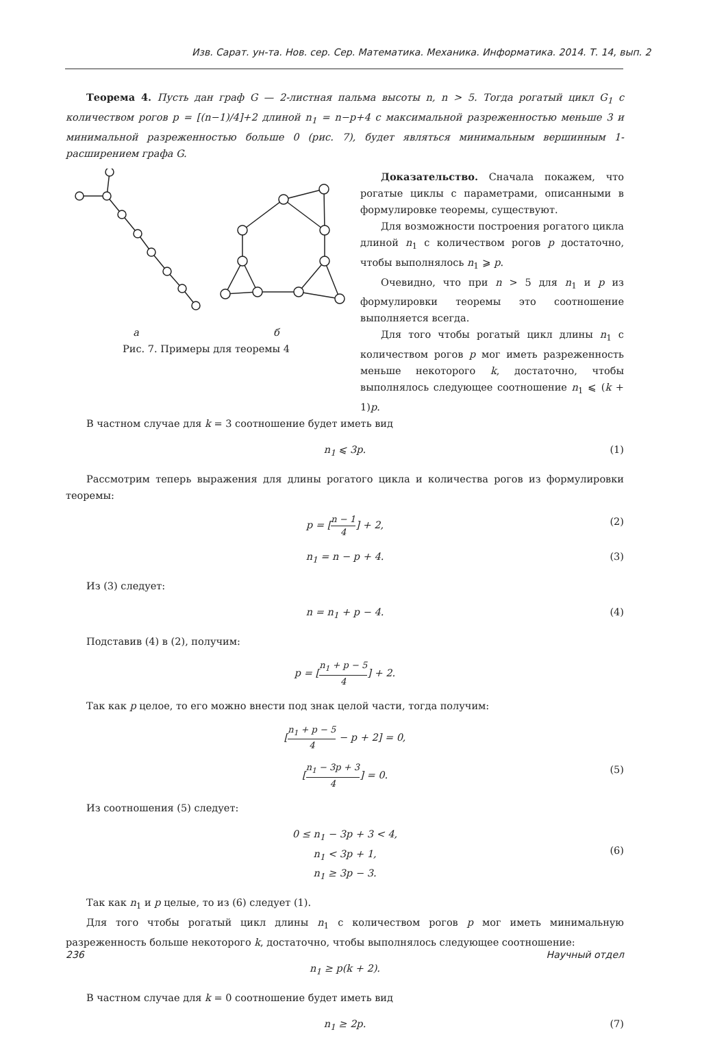Изв. Сарат. ун-та. Нов. сер. Сер. Математика. Механика. Информатика. 2014. Т. 14, вып. 2
Теорема 4. Пусть дан граф G — 2-листная пальма высоты n, n > 5. Тогда рогатый цикл G<sub>1</sub> с количеством рогов p = [(n−1)/4]+2 длиной n<sub>1</sub> = n−p+4 с максимальной разреженностью меньше 3 и минимальной разреженностью больше 0 (рис. 7), будет являться минимальным вершинным 1-расширением графа G.
а б
Рис. 7. Примеры для теоремы 4
Доказательство. Сначала покажем, что рогатые циклы с параметрами, описанными в формулировке теоремы, существуют.
Для возможности построения рогатого цикла длиной n<sub>1</sub> с количеством рогов p достаточно, чтобы выполнялось n<sub>1</sub> ⩾ p.
Очевидно, что при n > 5 для n<sub>1</sub> и p из формулировки теоремы это соотношение выполняется всегда.
Для того чтобы рогатый цикл длины n<sub>1</sub> с количеством рогов p мог иметь разреженность меньше некоторого k, достаточно, чтобы выполнялось следующее соотношение n<sub>1</sub> ⩽ (k + 1)p.
В частном случае для k = 3 соотношение будет иметь вид
n<sub>1</sub> ⩽ 3p. (1)
Рассмотрим теперь выражения для длины рогатого цикла и количества рогов из формулировки теоремы:
p = [n − 1 4] + 2, (2)
n<sub>1</sub> = n − p + 4. (3)
Из (3) следует:
n = n<sub>1</sub> + p − 4. (4)
Подставив (4) в (2), получим:
p = [n<sub>1</sub> + p − 5 4] + 2.
Так как p целое, то его можно внести под знак целой части, тогда получим:
[n<sub>1</sub> + p − 5 4 − p + 2] = 0,
[n<sub>1</sub> − 3p + 3 4] = 0. (5)
Из соотношения (5) следует:
0 ≤ n<sub>1</sub> − 3p + 3 < 4,
n<sub>1</sub> < 3p + 1,
n<sub>1</sub> ≥ 3p − 3.
(6)
Так как n<sub>1</sub> и p целые, то из (6) следует (1).
Для того чтобы рогатый цикл длины n<sub>1</sub> с количеством рогов p мог иметь минимальную разреженность больше некоторого k, достаточно, чтобы выполнялось следующее соотношение:
n<sub>1</sub> ≥ p(k + 2).
В частном случае для k = 0 соотношение будет иметь вид
n<sub>1</sub> ≥ 2p. (7)
236 Научный отдел